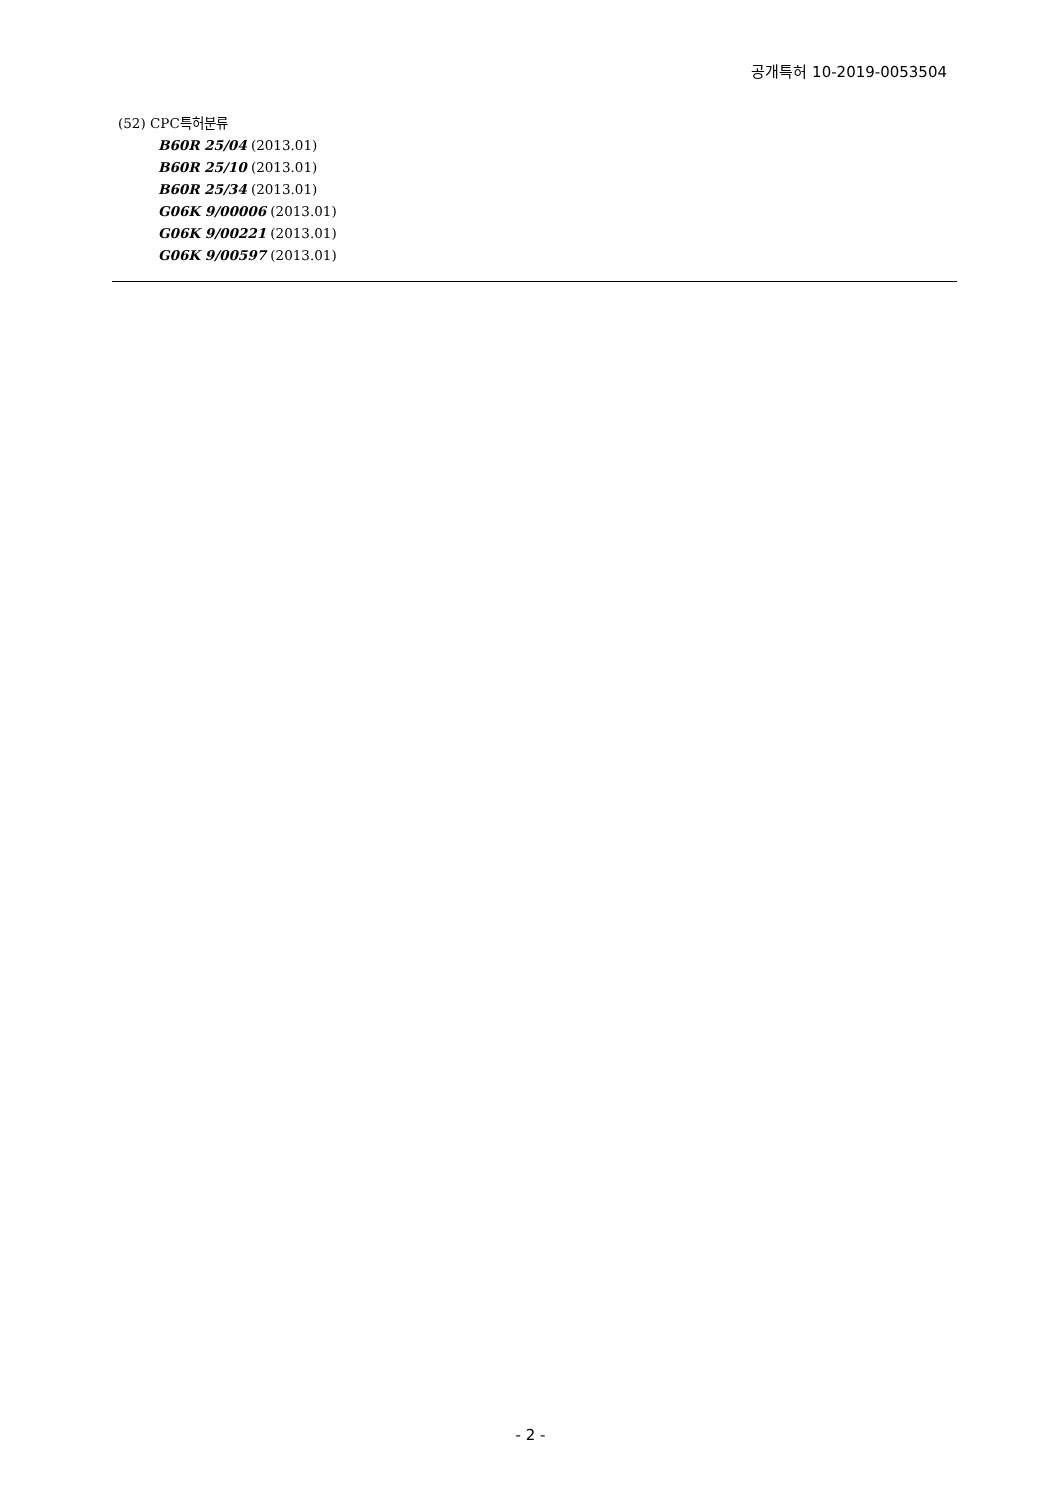공개특허 10-2019-0053504
(52) CPC특허분류
B60R 25/04 (2013.01)
B60R 25/10 (2013.01)
B60R 25/34 (2013.01)
G06K 9/00006 (2013.01)
G06K 9/00221 (2013.01)
G06K 9/00597 (2013.01)
- 2 -